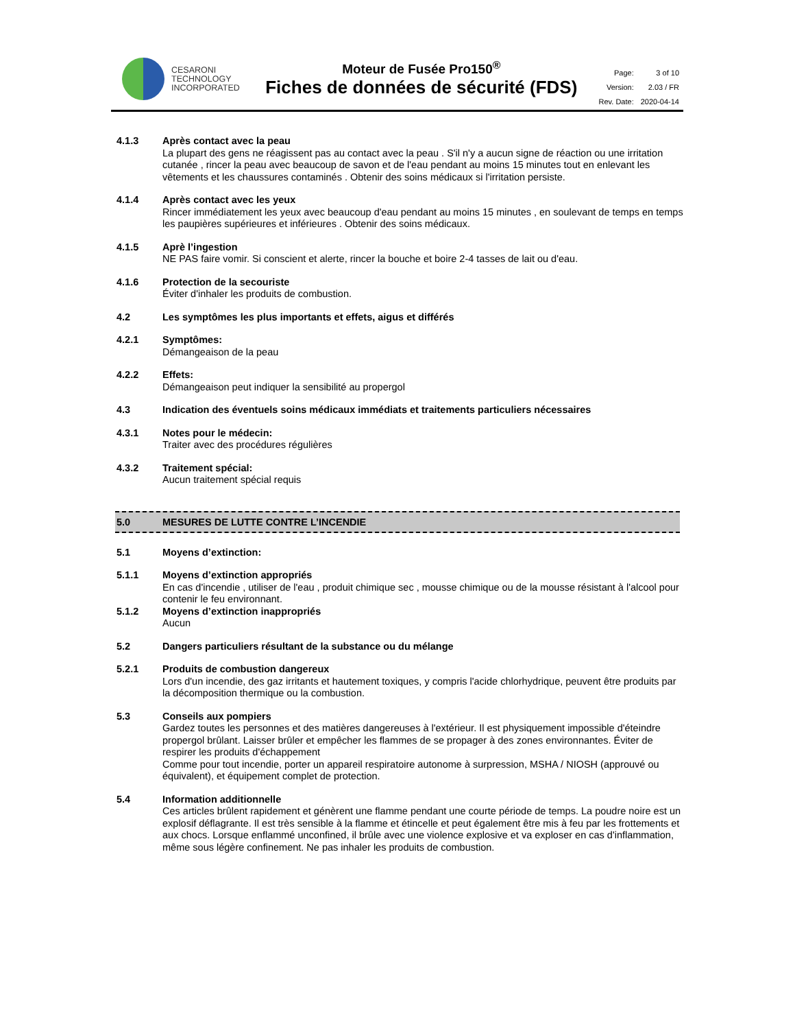CESARONI
TECHNOLOGY
INCORPORATED
Moteur de Fusée Pro150<sup>®</sup>
Fiches de données de sécurité (FDS)
| Page: | 3 of 10 |
| Version: | 2.03 / FR |
| Rev. Date: | 2020-04-14 |
4.1.3 Après contact avec la peau
La plupart des gens ne réagissent pas au contact avec la peau . S'il n'y a aucun signe de réaction ou une irritation cutanée , rincer la peau avec beaucoup de savon et de l'eau pendant au moins 15 minutes tout en enlevant les vêtements et les chaussures contaminés . Obtenir des soins médicaux si l'irritation persiste.
4.1.4 Après contact avec les yeux
Rincer immédiatement les yeux avec beaucoup d'eau pendant au moins 15 minutes , en soulevant de temps en temps les paupières supérieures et inférieures . Obtenir des soins médicaux.
4.1.5 Aprè l’ingestion
NE PAS faire vomir. Si conscient et alerte, rincer la bouche et boire 2-4 tasses de lait ou d'eau.
4.1.6 Protection de la secouriste
Éviter d'inhaler les produits de combustion.
4.2 Les symptômes les plus importants et effets, aigus et différés
4.2.1 Symptômes:
Démangeaison de la peau
4.2.2 Effets:
Démangeaison peut indiquer la sensibilité au propergol
4.3 Indication des éventuels soins médicaux immédiats et traitements particuliers nécessaires
4.3.1 Notes pour le médecin:
Traiter avec des procédures régulières
4.3.2 Traitement spécial:
Aucun traitement spécial requis
5.0 MESURES DE LUTTE CONTRE L’INCENDIE
5.1 Moyens d’extinction:
5.1.1 Moyens d’extinction appropriés
En cas d'incendie , utiliser de l'eau , produit chimique sec , mousse chimique ou de la mousse résistant à l'alcool pour contenir le feu environnant.
5.1.2 Moyens d’extinction inappropriés
Aucun
5.2 Dangers particuliers résultant de la substance ou du mélange
5.2.1 Produits de combustion dangereux
Lors d'un incendie, des gaz irritants et hautement toxiques, y compris l'acide chlorhydrique, peuvent être produits par la décomposition thermique ou la combustion.
5.3 Conseils aux pompiers
Gardez toutes les personnes et des matières dangereuses à l'extérieur. Il est physiquement impossible d'éteindre propergol brûlant. Laisser brûler et empêcher les flammes de se propager à des zones environnantes. Éviter de respirer les produits d'échappement
Comme pour tout incendie, porter un appareil respiratoire autonome à surpression, MSHA / NIOSH (approuvé ou équivalent), et équipement complet de protection.
5.4 Information additionnelle
Ces articles brûlent rapidement et génèrent une flamme pendant une courte période de temps. La poudre noire est un explosif déflagrante. Il est très sensible à la flamme et étincelle et peut également être mis à feu par les frottements et aux chocs. Lorsque enflammé unconfined, il brûle avec une violence explosive et va exploser en cas d'inflammation, même sous légère confinement. Ne pas inhaler les produits de combustion.